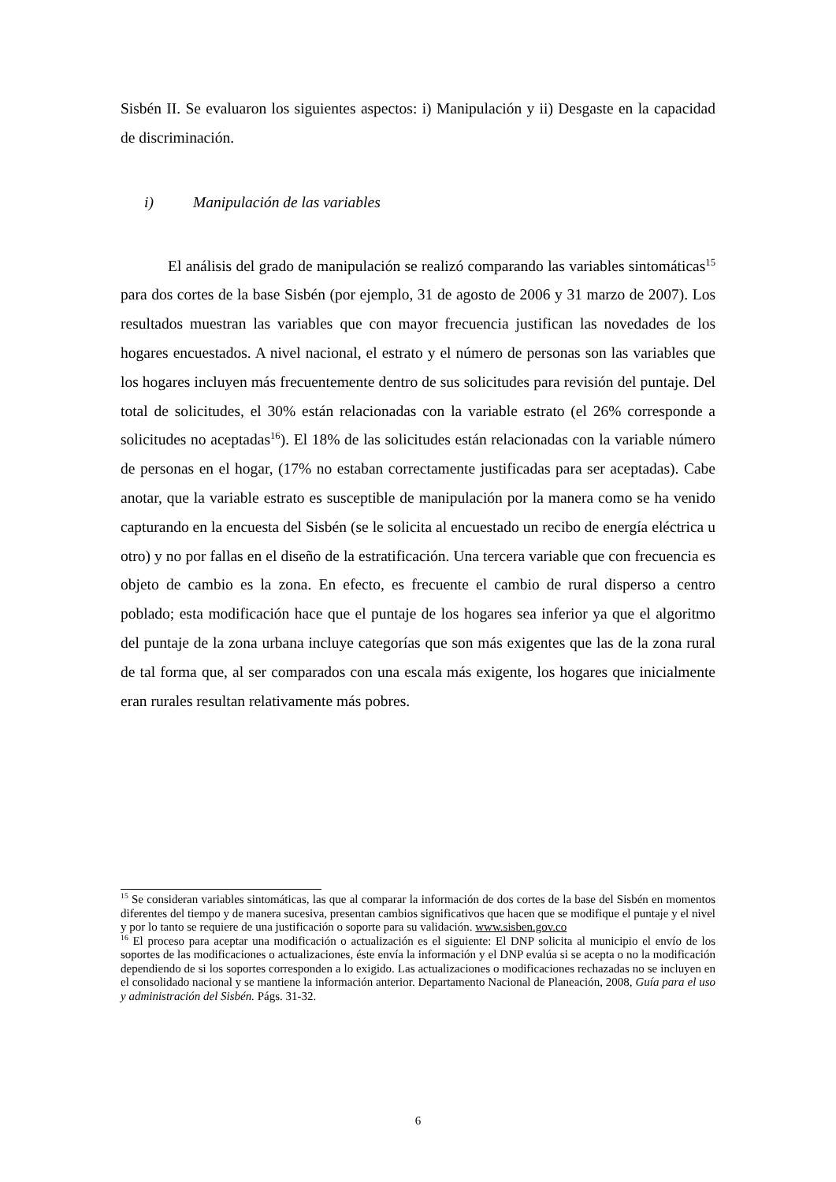Sisbén II. Se evaluaron los siguientes aspectos: i) Manipulación y ii) Desgaste en la capacidad de discriminación.
i) Manipulación de las variables
El análisis del grado de manipulación se realizó comparando las variables sintomáticas<sup>15</sup> para dos cortes de la base Sisbén (por ejemplo, 31 de agosto de 2006 y 31 marzo de 2007). Los resultados muestran las variables que con mayor frecuencia justifican las novedades de los hogares encuestados. A nivel nacional, el estrato y el número de personas son las variables que los hogares incluyen más frecuentemente dentro de sus solicitudes para revisión del puntaje. Del total de solicitudes, el 30% están relacionadas con la variable estrato (el 26% corresponde a solicitudes no aceptadas<sup>16</sup>). El 18% de las solicitudes están relacionadas con la variable número de personas en el hogar, (17% no estaban correctamente justificadas para ser aceptadas). Cabe anotar, que la variable estrato es susceptible de manipulación por la manera como se ha venido capturando en la encuesta del Sisbén (se le solicita al encuestado un recibo de energía eléctrica u otro) y no por fallas en el diseño de la estratificación. Una tercera variable que con frecuencia es objeto de cambio es la zona. En efecto, es frecuente el cambio de rural disperso a centro poblado; esta modificación hace que el puntaje de los hogares sea inferior ya que el algoritmo del puntaje de la zona urbana incluye categorías que son más exigentes que las de la zona rural de tal forma que, al ser comparados con una escala más exigente, los hogares que inicialmente eran rurales resultan relativamente más pobres.
<sup>15</sup> Se consideran variables sintomáticas, las que al comparar la información de dos cortes de la base del Sisbén en momentos diferentes del tiempo y de manera sucesiva, presentan cambios significativos que hacen que se modifique el puntaje y el nivel y por lo tanto se requiere de una justificación o soporte para su validación. www.sisben.gov.co
<sup>16</sup> El proceso para aceptar una modificación o actualización es el siguiente: El DNP solicita al municipio el envío de los soportes de las modificaciones o actualizaciones, éste envía la información y el DNP evalúa si se acepta o no la modificación dependiendo de si los soportes corresponden a lo exigido. Las actualizaciones o modificaciones rechazadas no se incluyen en el consolidado nacional y se mantiene la información anterior. Departamento Nacional de Planeación, 2008, Guía para el uso y administración del Sisbén. Págs. 31-32.
6